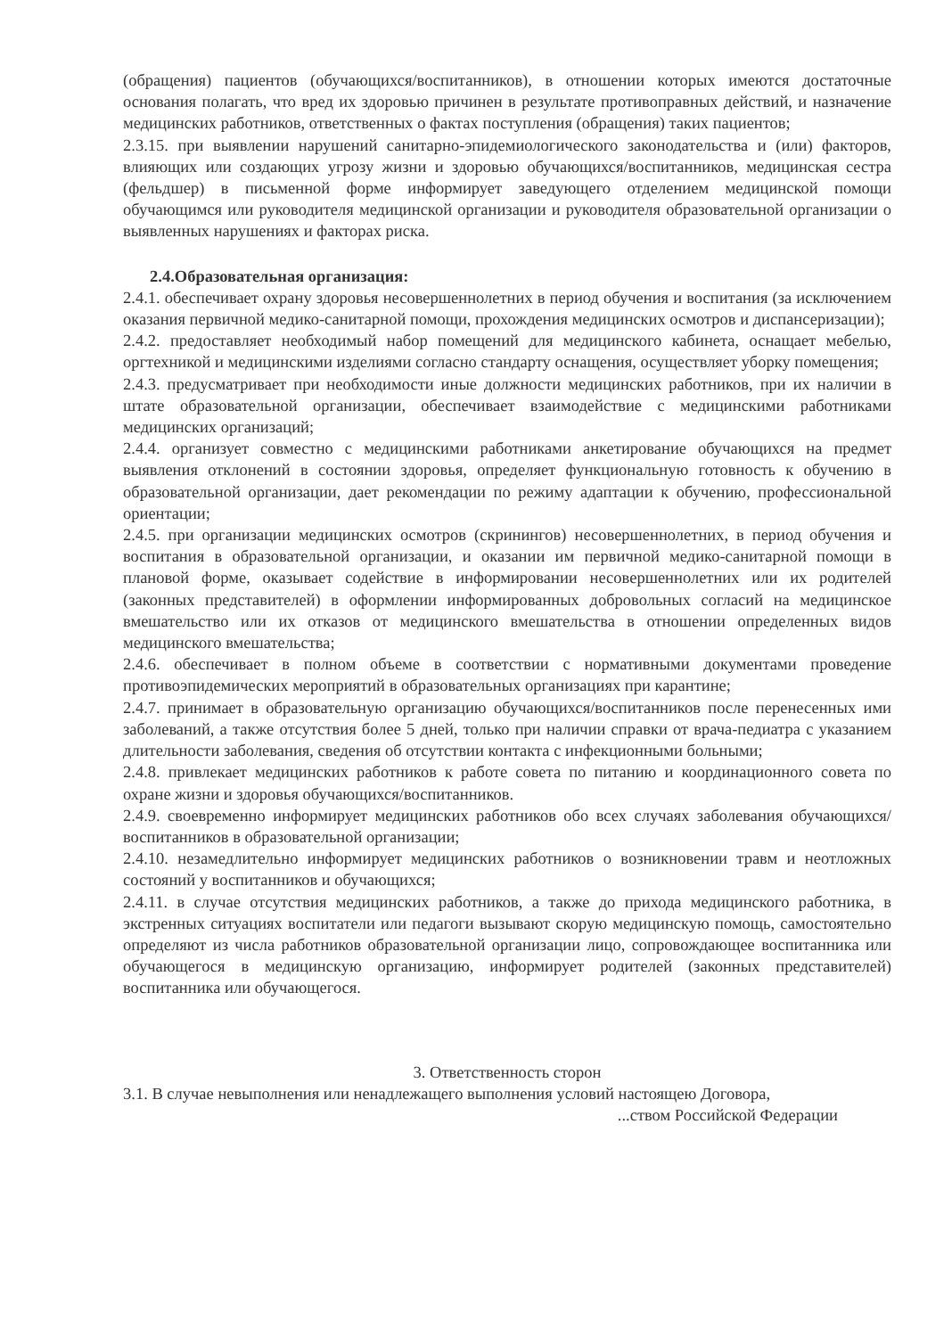(обращения) пациентов (обучающихся/воспитанников), в отношении которых имеются достаточные основания полагать, что вред их здоровью причинен в результате противоправных действий, и назначение медицинских работников, ответственных о фактах поступления (обращения) таких пациентов;
2.3.15. при выявлении нарушений санитарно-эпидемиологического законодательства и (или) факторов, влияющих или создающих угрозу жизни и здоровью обучающихся/воспитанников, медицинская сестра (фельдшер) в письменной форме информирует заведующего отделением медицинской помощи обучающимся или руководителя медицинской организации и руководителя образовательной организации о выявленных нарушениях и факторах риска.
2.4.Образовательная организация:
2.4.1. обеспечивает охрану здоровья несовершеннолетних в период обучения и воспитания (за исключением оказания первичной медико-санитарной помощи, прохождения медицинских осмотров и диспансеризации);
2.4.2. предоставляет необходимый набор помещений для медицинского кабинета, оснащает мебелью, оргтехникой и медицинскими изделиями согласно стандарту оснащения, осуществляет уборку помещения;
2.4.3. предусматривает при необходимости иные должности медицинских работников, при их наличии в штате образовательной организации, обеспечивает взаимодействие с медицинскими работниками медицинских организаций;
2.4.4. организует совместно с медицинскими работниками анкетирование обучающихся на предмет выявления отклонений в состоянии здоровья, определяет функциональную готовность к обучению в образовательной организации, дает рекомендации по режиму адаптации к обучению, профессиональной ориентации;
2.4.5. при организации медицинских осмотров (скринингов) несовершеннолетних, в период обучения и воспитания в образовательной организации, и оказании им первичной медико-санитарной помощи в плановой форме, оказывает содействие в информировании несовершеннолетних или их родителей (законных представителей) в оформлении информированных добровольных согласий на медицинское вмешательство или их отказов от медицинского вмешательства в отношении определенных видов медицинского вмешательства;
2.4.6. обеспечивает в полном объеме в соответствии с нормативными документами проведение противоэпидемических мероприятий в образовательных организациях при карантине;
2.4.7. принимает в образовательную организацию обучающихся/воспитанников после перенесенных ими заболеваний, а также отсутствия более 5 дней, только при наличии справки от врача-педиатра с указанием длительности заболевания, сведения об отсутствии контакта с инфекционными больными;
2.4.8. привлекает медицинских работников к работе совета по питанию и координационного совета по охране жизни и здоровья обучающихся/воспитанников.
2.4.9. своевременно информирует медицинских работников обо всех случаях заболевания обучающихся/воспитанников в образовательной организации;
2.4.10. незамедлительно информирует медицинских работников о возникновении травм и неотложных состояний у воспитанников и обучающихся;
2.4.11. в случае отсутствия медицинских работников, а также до прихода медицинского работника, в экстренных ситуациях воспитатели или педагоги вызывают скорую медицинскую помощь, самостоятельно определяют из числа работников образовательной организации лицо, сопровождающее воспитанника или обучающегося в медицинскую организацию, информирует родителей (законных представителей) воспитанника или обучающегося.
3. Ответственность сторон
3.1. В случае невыполнения или ненадлежащего выполнения условий настоящею Договора,
...ством Российской Федерации